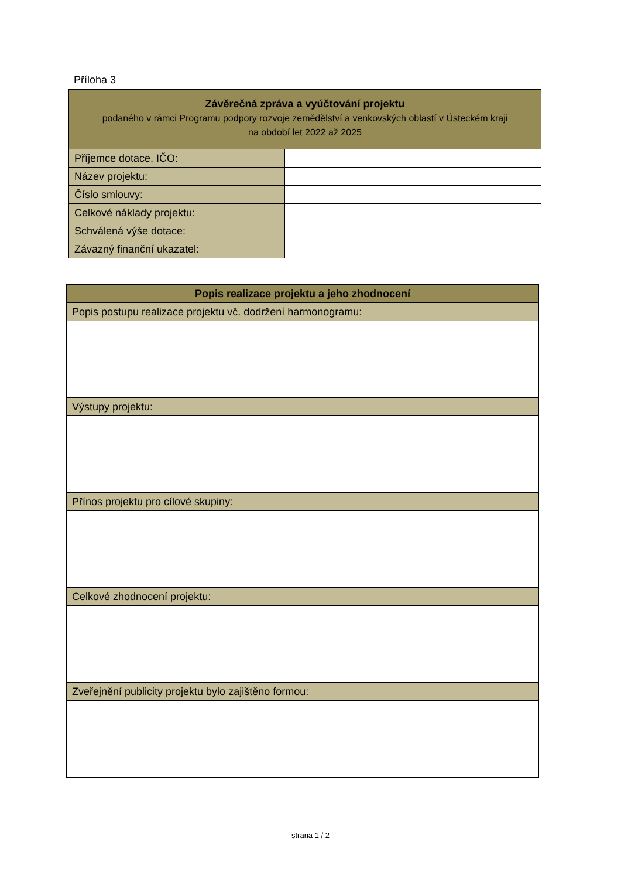Příloha 3
| Závěrečná zpráva a vyúčtování projektu podaného v rámci Programu podpory rozvoje zemědělství a venkovských oblastí v Ústeckém kraji na období let 2022 až 2025 | |
| --- | --- |
| Příjemce dotace, IČO: | |
| Název projektu: | |
| Číslo smlouvy: | |
| Celkové náklady projektu: | |
| Schválená výše dotace: | |
| Závazný finanční ukazatel: | |
| Popis realizace projektu a jeho zhodnocení |
| --- |
| Popis postupu realizace projektu vč. dodržení harmonogramu: |
| Výstupy projektu: |
| Přínos projektu pro cílové skupiny: |
| Celkové zhodnocení projektu: |
| Zveřejnění publicity projektu bylo zajištěno formou: |
strana 1 / 2